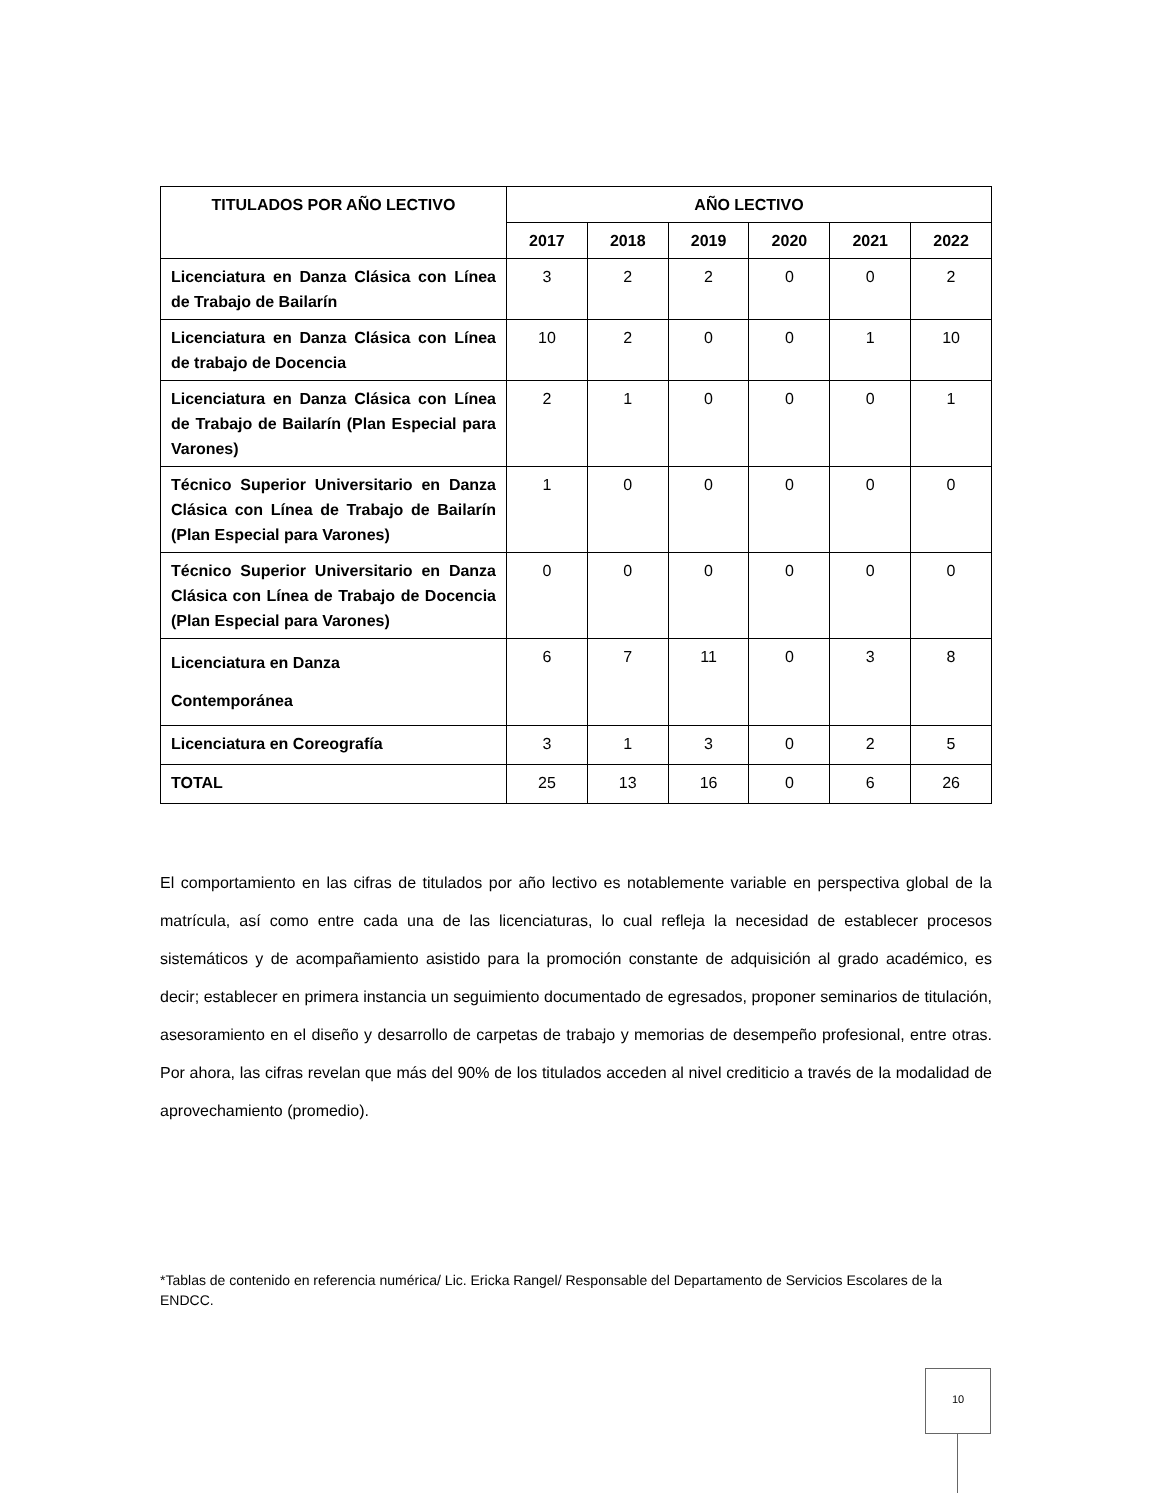| TITULADOS POR AÑO LECTIVO | AÑO LECTIVO | | | | | |
| --- | --- | --- | --- | --- | --- | --- |
| | 2017 | 2018 | 2019 | 2020 | 2021 | 2022 |
| Licenciatura en Danza Clásica con Línea de Trabajo de Bailarín | 3 | 2 | 2 | 0 | 0 | 2 |
| Licenciatura en Danza Clásica con Línea de trabajo de Docencia | 10 | 2 | 0 | 0 | 1 | 10 |
| Licenciatura en Danza Clásica con Línea de Trabajo de Bailarín (Plan Especial para Varones) | 2 | 1 | 0 | 0 | 0 | 1 |
| Técnico Superior Universitario en Danza Clásica con Línea de Trabajo de Bailarín (Plan Especial para Varones) | 1 | 0 | 0 | 0 | 0 | 0 |
| Técnico Superior Universitario en Danza Clásica con Línea de Trabajo de Docencia (Plan Especial para Varones) | 0 | 0 | 0 | 0 | 0 | 0 |
| Licenciatura en Danza Contemporánea | 6 | 7 | 11 | 0 | 3 | 8 |
| Licenciatura en Coreografía | 3 | 1 | 3 | 0 | 2 | 5 |
| TOTAL | 25 | 13 | 16 | 0 | 6 | 26 |
El comportamiento en las cifras de titulados por año lectivo es notablemente variable en perspectiva global de la matrícula, así como entre cada una de las licenciaturas, lo cual refleja la necesidad de establecer procesos sistemáticos y de acompañamiento asistido para la promoción constante de adquisición al grado académico, es decir; establecer en primera instancia un seguimiento documentado de egresados, proponer seminarios de titulación, asesoramiento en el diseño y desarrollo de carpetas de trabajo y memorias de desempeño profesional, entre otras. Por ahora, las cifras revelan que más del 90% de los titulados acceden al nivel crediticio a través de la modalidad de aprovechamiento (promedio).
*Tablas de contenido en referencia numérica/ Lic. Ericka Rangel/ Responsable del Departamento de Servicios Escolares de la ENDCC.
10